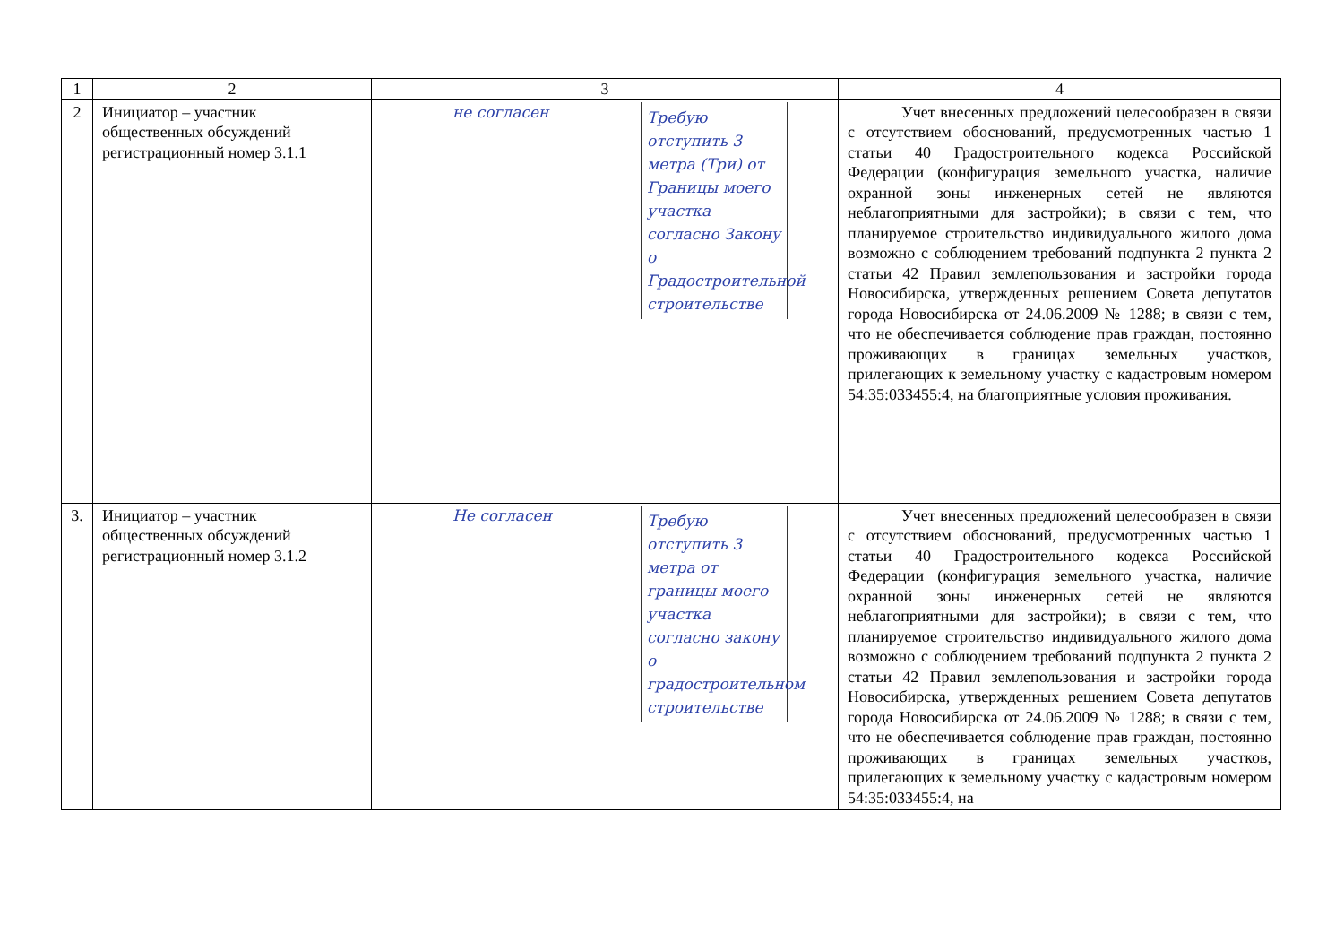| 1 | 2 | 3 | 4 |
| 2 | Инициатор – участник общественных обсуждений регистрационный номер 3.1.1 | не согласен Требую отступить 3 метра (Три) от Границы моего участка согласно Закону о Градостроительной строительстве | Учет внесенных предложений целесообразен в связи с отсутствием обоснований, предусмотренных частью 1 статьи 40 Градостроительного кодекса Российской Федерации (конфигурация земельного участка, наличие охранной зоны инженерных сетей не являются неблагоприятными для застройки); в связи с тем, что планируемое строительство индивидуального жилого дома возможно с соблюдением требований подпункта 2 пункта 2 статьи 42 Правил землепользования и застройки города Новосибирска, утвержденных решением Совета депутатов города Новосибирска от 24.06.2009 № 1288; в связи с тем, что не обеспечивается соблюдение прав граждан, постоянно проживающих в границах земельных участков, прилегающих к земельному участку с кадастровым номером 54:35:033455:4, на благоприятные условия проживания. |
| 3. | Инициатор – участник общественных обсуждений регистрационный номер 3.1.2 | Не согласен Требую отступить 3 метра от границы моего участка согласно закону о градостроительном строительстве | Учет внесенных предложений целесообразен в связи с отсутствием обоснований, предусмотренных частью 1 статьи 40 Градостроительного кодекса Российской Федерации (конфигурация земельного участка, наличие охранной зоны инженерных сетей не являются неблагоприятными для застройки); в связи с тем, что планируемое строительство индивидуального жилого дома возможно с соблюдением требований подпункта 2 пункта 2 статьи 42 Правил землепользования и застройки города Новосибирска, утвержденных решением Совета депутатов города Новосибирска от 24.06.2009 № 1288; в связи с тем, что не обеспечивается соблюдение прав граждан, постоянно проживающих в границах земельных участков, прилегающих к земельному участку с кадастровым номером 54:35:033455:4, на |